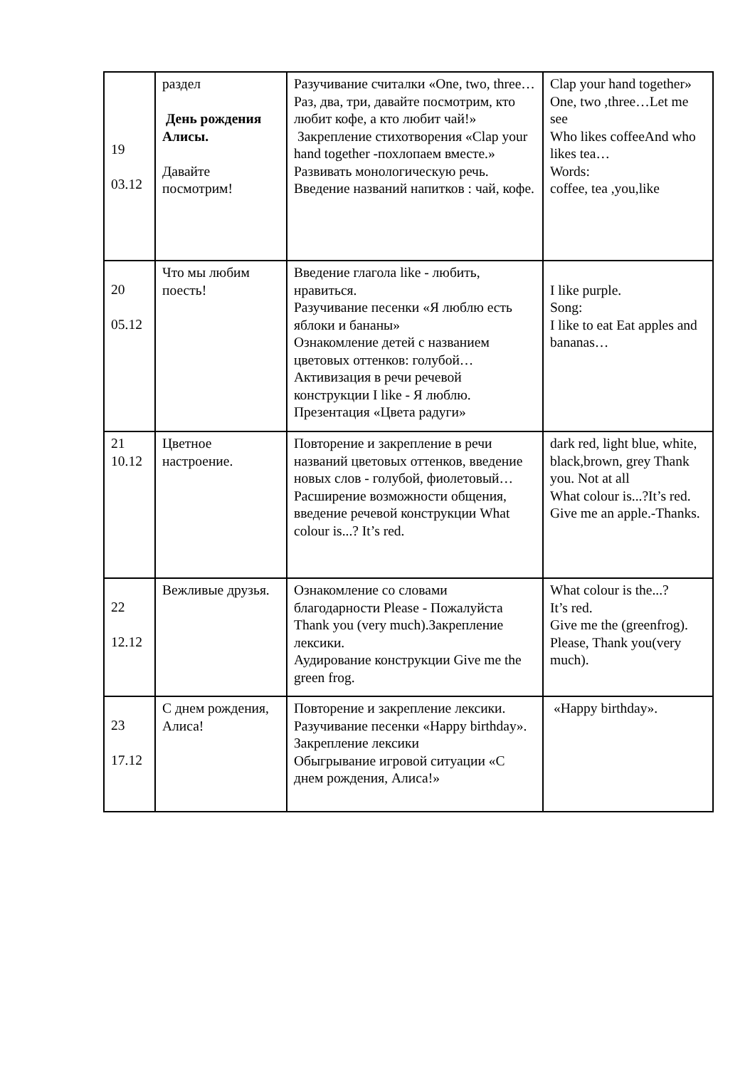| 19 03.12 | раздел День рождения Алисы. Давайте посмотрим! | Разучивание считалки «One, two, three…Раз, два, три, давайте посмотрим, кто любит кофе, а кто любит чай!» Закрепление стихотворения «Clap your hand together -похлопаем вместе.» Развивать монологическую речь. Введение названий напитков : чай, кофе. | Clap your hand together» One, two ,three…Let me see Who likes coffeeAnd who likes tea… Words: coffee, tea ,you,like |
| 20 05.12 | Что мы любим поесть! | Введение глагола like - любить, нравиться. Разучивание песенки «Я люблю есть яблоки и бананы» Ознакомление детей с названием цветовых оттенков: голубой… Активизация в речи речевой конструкции I like - Я люблю. Презентация «Цвета радуги» | I like purple. Song: I like to eat Eat apples and bananas… |
| 21 10.12 | Цветное настроение. | Повторение и закрепление в речи названий цветовых оттенков, введение новых слов - голубой, фиолетовый… Расширение возможности общения, введение речевой конструкции What colour is...? It’s red. | dark red, light blue, white, black,brown, grey Thank you. Not at all What colour is...?It’s red. Give me an apple.-Thanks. |
| 22 12.12 | Вежливые друзья. | Ознакомление со словами благодарности Please - Пожалуйста Thank you (very much).Закрепление лексики. Аудирование конструкции Give me the green frog. | What colour is the...? It’s red. Give me the (greenfrog). Please, Thank you(very much). |
| 23 17.12 | С днем рождения, Алиса! | Повторение и закрепление лексики. Разучивание песенки «Happy birthday». Закрепление лексики Обыгрывание игровой ситуации «С днем рождения, Алиса!» | «Happy birthday». |